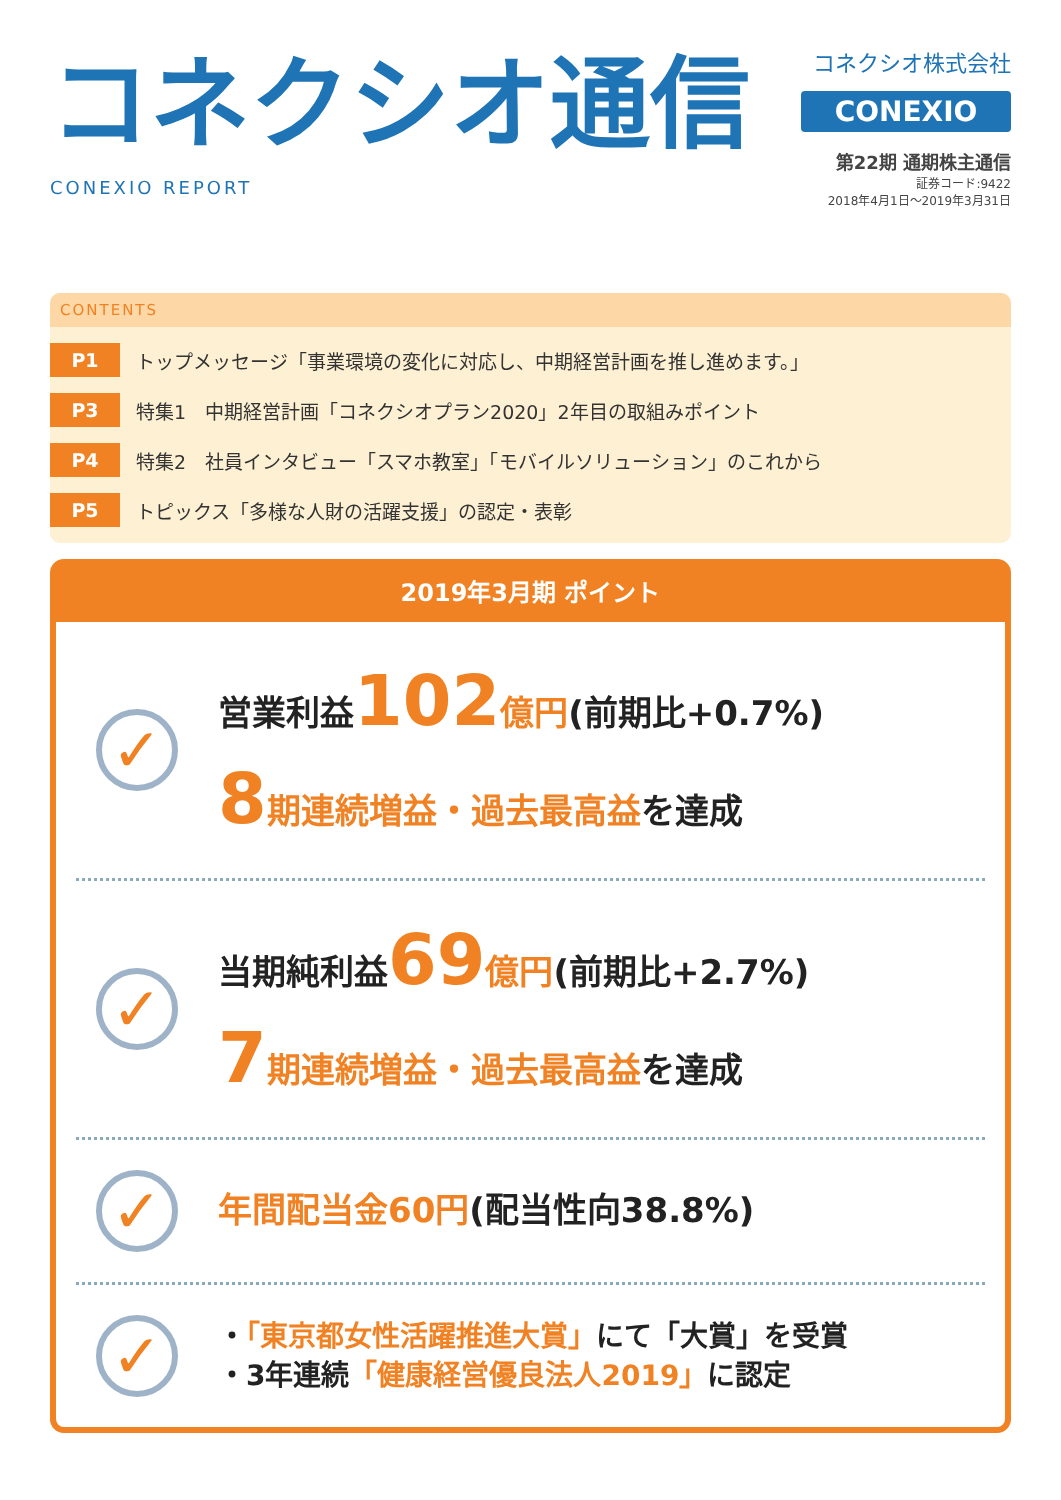コネクシオ通信
CONEXIO REPORT
コネクシオ株式会社
CONEXIO
第22期 通期株主通信
証券コード:9422
2018年4月1日～2019年3月31日
CONTENTS
P1 トップメッセージ「事業環境の変化に対応し、中期経営計画を推し進めます。」
P3 特集1　中期経営計画「コネクシオプラン2020」2年目の取組みポイント
P4 特集2　社員インタビュー「スマホ教室」「モバイルソリューション」のこれから
P5 トピックス「多様な人財の活躍支援」の認定・表彰
2019年3月期 ポイント
✓
営業利益102 億円(前期比+0.7%)
8 期連続増益・過去最高益を達成
✓
当期純利益69 億円(前期比+2.7%)
7 期連続増益・過去最高益を達成
✓
年間配当金60円(配当性向38.8%)
✓
・「東京都女性活躍推進大賞」にて「大賞」を受賞
・3年連続「健康経営優良法人2019」に認定